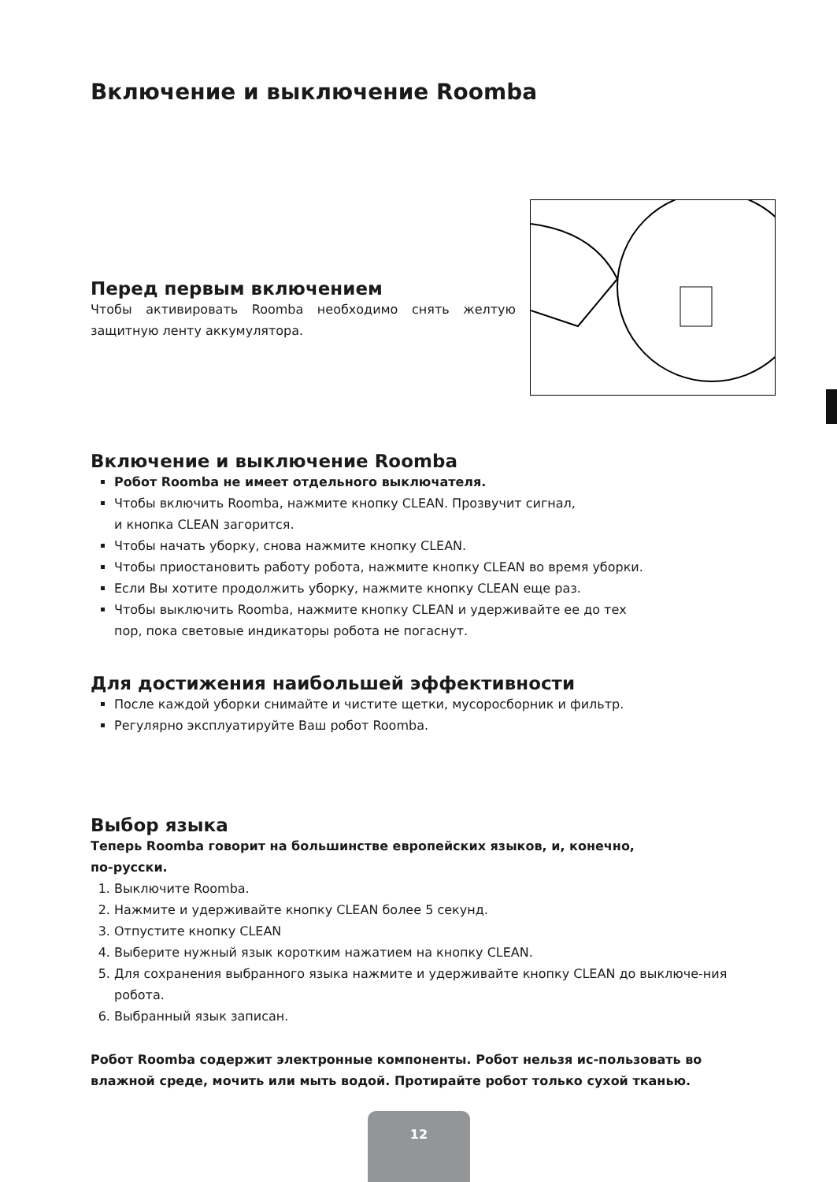Включение и выключение Roomba
Перед первым включением
Чтобы активировать Roomba необходимо снять желтую защитную ленту аккумулятора.
Включение и выключение Roomba
Робот Roomba не имеет отдельного выключателя.
Чтобы включить Roomba, нажмите кнопку CLEAN. Прозвучит сигнал,
и кнопка CLEAN загорится.
Чтобы начать уборку, снова нажмите кнопку CLEAN.
Чтобы приостановить работу робота, нажмите кнопку CLEAN во время уборки.
Если Вы хотите продолжить уборку, нажмите кнопку CLEAN еще раз.
Чтобы выключить Roomba, нажмите кнопку CLEAN и удерживайте ее до тех
пор, пока световые индикаторы робота не погаснут.
Для достижения наибольшей эффективности
После каждой уборки снимайте и чистите щетки, мусоросборник и фильтр.
Регулярно эксплуатируйте Ваш робот Roomba.
Выбор языка
Теперь Roomba говорит на большинстве европейских языков, и, конечно,
по-русски.
1. Выключите Roomba.
2. Нажмите и удерживайте кнопку CLEAN более 5 секунд.
3. Отпустите кнопку CLEAN
4. Выберите нужный язык коротким нажатием на кнопку CLEAN.
5. Для сохранения выбранного языка нажмите и удерживайте кнопку CLEAN до выключе-ния робота.
6. Выбранный язык записан.
Робот Roomba содержит электронные компоненты. Робот нельзя ис-пользовать во влажной среде, мочить или мыть водой. Протирайте робот только сухой тканью.
12